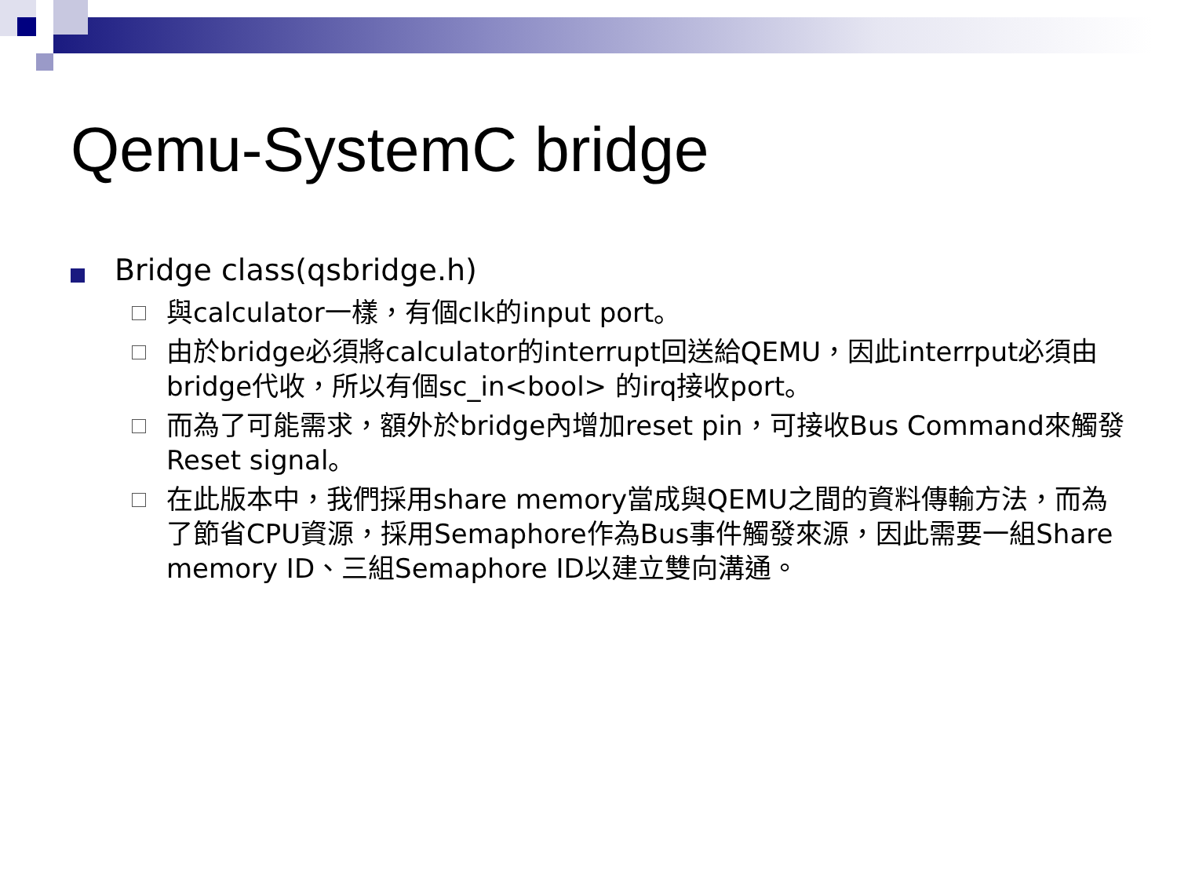Qemu-SystemC bridge
Bridge class(qsbridge.h)
與calculator一樣，有個clk的input port。
由於bridge必須將calculator的interrupt回送給QEMU，因此interrput必須由bridge代收，所以有個sc_in<bool> 的irq接收port。
而為了可能需求，額外於bridge內增加reset pin，可接收Bus Command來觸發Reset signal。
在此版本中，我們採用share memory當成與QEMU之間的資料傳輸方法，而為了節省CPU資源，採用Semaphore作為Bus事件觸發來源，因此需要一組Share memory ID、三組Semaphore ID以建立雙向溝通。